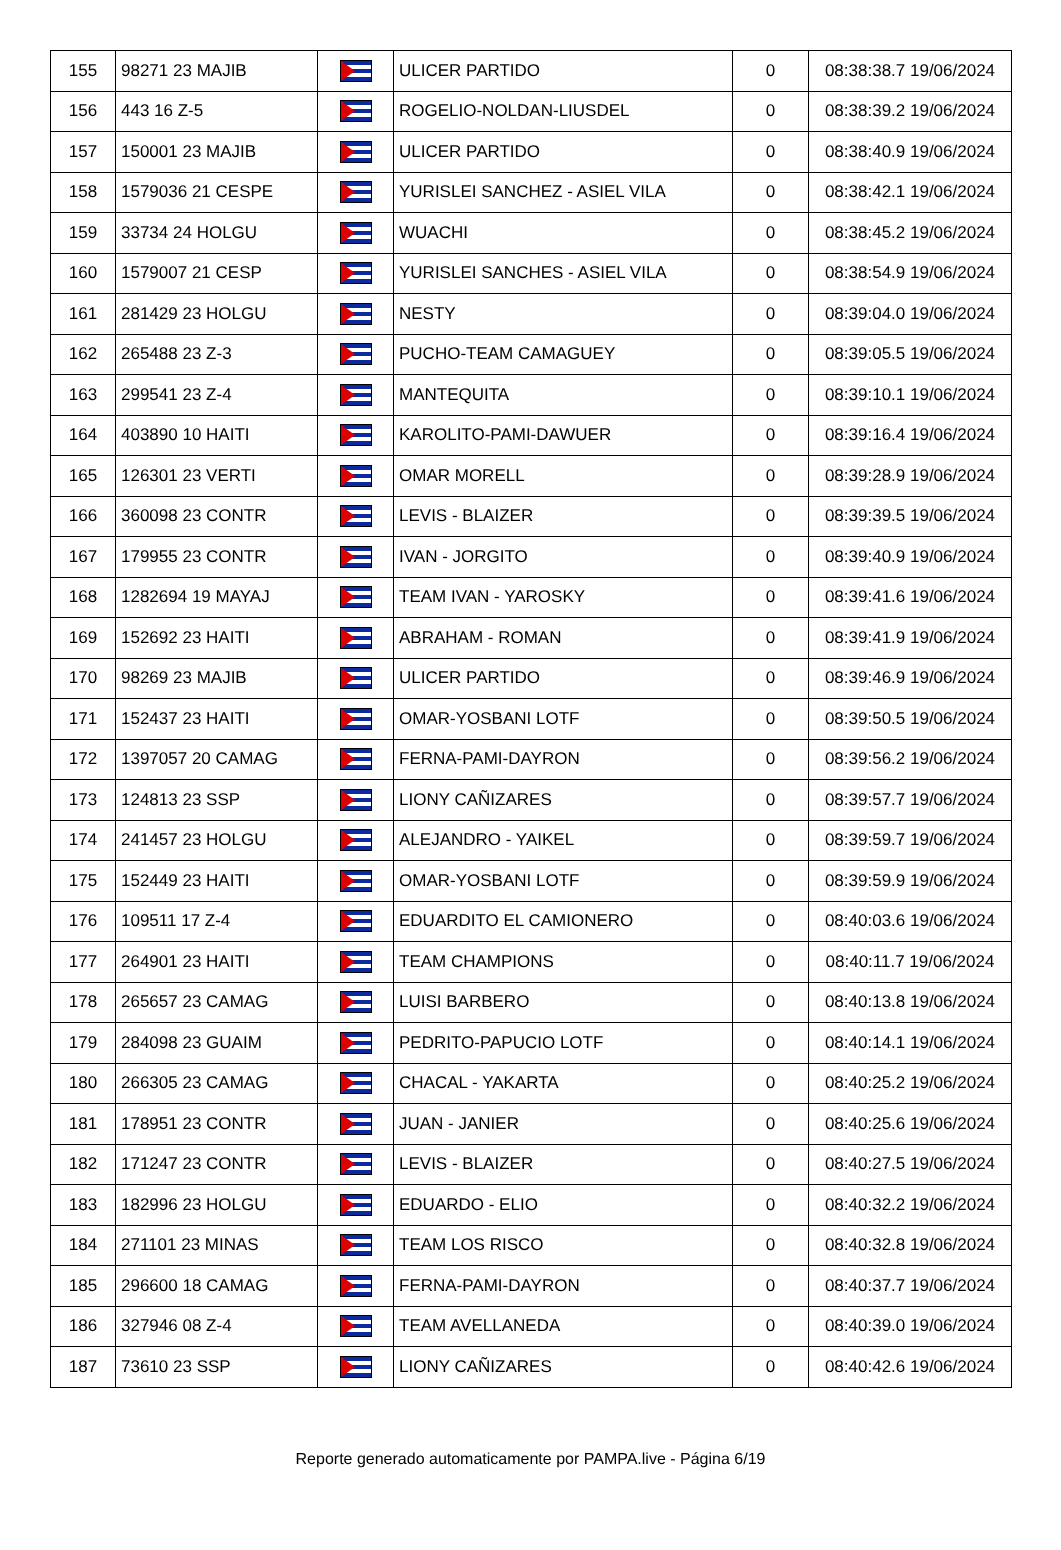| 155 | 98271 23 MAJIB | | ULICER PARTIDO | 0 | 08:38:38.7 19/06/2024 |
| 156 | 443 16 Z-5 | | ROGELIO-NOLDAN-LIUSDEL | 0 | 08:38:39.2 19/06/2024 |
| 157 | 150001 23 MAJIB | | ULICER PARTIDO | 0 | 08:38:40.9 19/06/2024 |
| 158 | 1579036 21 CESPE | | YURISLEI SANCHEZ - ASIEL VILA | 0 | 08:38:42.1 19/06/2024 |
| 159 | 33734 24 HOLGU | | WUACHI | 0 | 08:38:45.2 19/06/2024 |
| 160 | 1579007 21 CESP | | YURISLEI SANCHES - ASIEL VILA | 0 | 08:38:54.9 19/06/2024 |
| 161 | 281429 23 HOLGU | | NESTY | 0 | 08:39:04.0 19/06/2024 |
| 162 | 265488 23 Z-3 | | PUCHO-TEAM CAMAGUEY | 0 | 08:39:05.5 19/06/2024 |
| 163 | 299541 23 Z-4 | | MANTEQUITA | 0 | 08:39:10.1 19/06/2024 |
| 164 | 403890 10 HAITI | | KAROLITO-PAMI-DAWUER | 0 | 08:39:16.4 19/06/2024 |
| 165 | 126301 23 VERTI | | OMAR MORELL | 0 | 08:39:28.9 19/06/2024 |
| 166 | 360098 23 CONTR | | LEVIS - BLAIZER | 0 | 08:39:39.5 19/06/2024 |
| 167 | 179955 23 CONTR | | IVAN - JORGITO | 0 | 08:39:40.9 19/06/2024 |
| 168 | 1282694 19 MAYAJ | | TEAM IVAN - YAROSKY | 0 | 08:39:41.6 19/06/2024 |
| 169 | 152692 23 HAITI | | ABRAHAM - ROMAN | 0 | 08:39:41.9 19/06/2024 |
| 170 | 98269 23 MAJIB | | ULICER PARTIDO | 0 | 08:39:46.9 19/06/2024 |
| 171 | 152437 23 HAITI | | OMAR-YOSBANI LOTF | 0 | 08:39:50.5 19/06/2024 |
| 172 | 1397057 20 CAMAG | | FERNA-PAMI-DAYRON | 0 | 08:39:56.2 19/06/2024 |
| 173 | 124813 23 SSP | | LIONY CAÑIZARES | 0 | 08:39:57.7 19/06/2024 |
| 174 | 241457 23 HOLGU | | ALEJANDRO - YAIKEL | 0 | 08:39:59.7 19/06/2024 |
| 175 | 152449 23 HAITI | | OMAR-YOSBANI LOTF | 0 | 08:39:59.9 19/06/2024 |
| 176 | 109511 17 Z-4 | | EDUARDITO EL CAMIONERO | 0 | 08:40:03.6 19/06/2024 |
| 177 | 264901 23 HAITI | | TEAM CHAMPIONS | 0 | 08:40:11.7 19/06/2024 |
| 178 | 265657 23 CAMAG | | LUISI BARBERO | 0 | 08:40:13.8 19/06/2024 |
| 179 | 284098 23 GUAIM | | PEDRITO-PAPUCIO LOTF | 0 | 08:40:14.1 19/06/2024 |
| 180 | 266305 23 CAMAG | | CHACAL - YAKARTA | 0 | 08:40:25.2 19/06/2024 |
| 181 | 178951 23 CONTR | | JUAN - JANIER | 0 | 08:40:25.6 19/06/2024 |
| 182 | 171247 23 CONTR | | LEVIS - BLAIZER | 0 | 08:40:27.5 19/06/2024 |
| 183 | 182996 23 HOLGU | | EDUARDO - ELIO | 0 | 08:40:32.2 19/06/2024 |
| 184 | 271101 23 MINAS | | TEAM LOS RISCO | 0 | 08:40:32.8 19/06/2024 |
| 185 | 296600 18 CAMAG | | FERNA-PAMI-DAYRON | 0 | 08:40:37.7 19/06/2024 |
| 186 | 327946 08 Z-4 | | TEAM AVELLANEDA | 0 | 08:40:39.0 19/06/2024 |
| 187 | 73610 23 SSP | | LIONY CAÑIZARES | 0 | 08:40:42.6 19/06/2024 |
Reporte generado automaticamente por PAMPA.live - Página 6/19